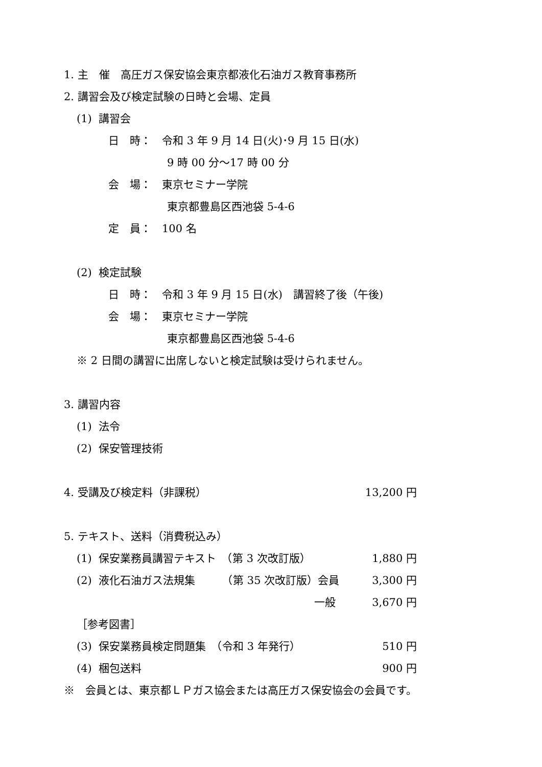1. 主　催　高圧ガス保安協会東京都液化石油ガス教育事務所
2. 講習会及び検定試験の日時と会場、定員
(1) 講習会
日　時：　令和 3 年 9 月 14 日(火)･9 月 15 日(水)
9 時 00 分～17 時 00 分
会　場：　東京セミナー学院
東京都豊島区西池袋 5-4-6
定　員：　100 名
(2) 検定試験
日　時：　令和 3 年 9 月 15 日(水)　講習終了後（午後)
会　場：　東京セミナー学院
東京都豊島区西池袋 5-4-6
※ 2 日間の講習に出席しないと検定試験は受けられません。
3. 講習内容
(1) 法令
(2) 保安管理技術
4. 受講及び検定料（非課税） 13,200 円
5. テキスト、送料（消費税込み）
(1) 保安業務員講習テキスト　（第 3 次改訂版） 1,880 円
(2) 液化石油ガス法規集　　　（第 35 次改訂版）会員 3,300 円
一般 3,670 円
［参考図書］
(3) 保安業務員検定問題集　（令和 3 年発行） 510 円
(4) 梱包送料 900 円
※　会員とは、東京都ＬＰガス協会または高圧ガス保安協会の会員です。